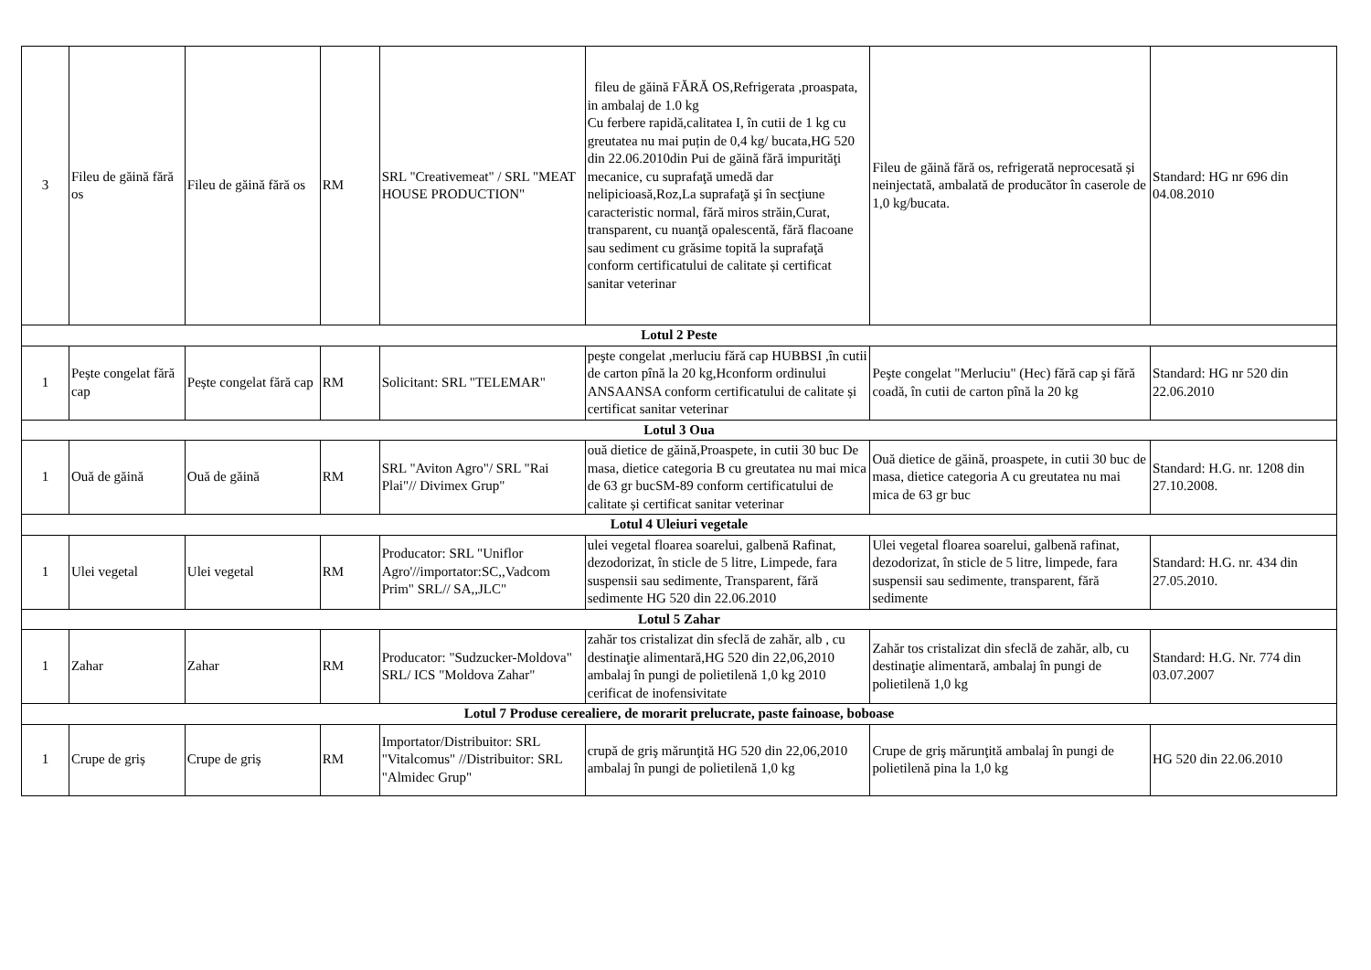| 3 | Fileu de găină fără os | Fileu de găină fără os | RM | SRL "Creativemeat" / SRL "MEAT HOUSE PRODUCTION" | fileu de găină FĂRĂ OS,Refrigerata ,proaspata, in ambalaj de 1.0 kg Cu ferbere rapidă,calitatea I, în cutii de 1 kg cu greutatea nu mai puțin de 0,4 kg/ bucata,HG 520 din 22.06.2010din Pui de găină fără impurităţi mecanice, cu suprafaţă umedă dar nelipicioasă,Roz,La suprafaţă şi în secţiune caracteristic normal, fără miros străin,Curat, transparent, cu nuanţă opalescentă, fără flacoane sau sediment cu grăsime topită la suprafaţă conform certificatului de calitate și certificat sanitar veterinar | Fileu de găină fără os, refrigerată neprocesată și neinjectată, ambalată de producător în caserole de 1,0 kg/bucata. | Standard: HG nr 696 din 04.08.2010 |
| Lotul 2 Peste | | | | | | | |
| 1 | Pește congelat fără cap | Pește congelat fără cap | RM | Solicitant: SRL "TELEMAR" | peşte congelat ,merluciu fără cap HUBBSI ,în cutii de carton pînă la 20 kg,Hconform ordinului ANSAANSA conform certificatului de calitate și certificat sanitar veterinar | Peşte congelat "Merluciu" (Hec) fără cap şi fără coadă, în cutii de carton pînă la 20 kg | Standard: HG nr 520 din 22.06.2010 |
| Lotul 3 Oua | | | | | | | |
| 1 | Ouă de găină | Ouă de găină | RM | SRL "Aviton Agro"/ SRL "Rai Plai"// Divimex Grup" | ouă dietice de găină,Proaspete, in cutii 30 buc De masa, dietice categoria B cu greutatea nu mai mica de 63 gr bucSM-89 conform certificatului de calitate și certificat sanitar veterinar | Ouă dietice de găină, proaspete, in cutii 30 buc de masa, dietice categoria A cu greutatea nu mai mica de 63 gr buc | Standard: H.G. nr. 1208 din 27.10.2008. |
| Lotul 4 Uleiuri vegetale | | | | | | | |
| 1 | Ulei vegetal | Ulei vegetal | RM | Producator: SRL "Uniflor Agro'//importator:SC,,Vadcom Prim" SRL// SA,,JLC" | ulei vegetal floarea soarelui, galbenă Rafinat, dezodorizat, în sticle de 5 litre, Limpede, fara suspensii sau sedimente, Transparent, fără sedimente HG 520 din 22.06.2010 | Ulei vegetal floarea soarelui, galbenă rafinat, dezodorizat, în sticle de 5 litre, limpede, fara suspensii sau sedimente, transparent, fără sedimente | Standard: H.G. nr. 434 din 27.05.2010. |
| Lotul 5 Zahar | | | | | | | |
| 1 | Zahar | Zahar | RM | Producator: "Sudzucker-Moldova" SRL/ ICS "Moldova Zahar" | zahăr tos cristalizat din sfeclă de zahăr, alb , cu destinaţie alimentară,HG 520 din 22,06,2010 ambalaj în pungi de polietilenă 1,0 kg 2010 cerificat de inofensivitate | Zahăr tos cristalizat din sfeclă de zahăr, alb, cu destinaţie alimentară, ambalaj în pungi de polietilenă 1,0 kg | Standard: H.G. Nr. 774 din 03.07.2007 |
| Lotul 7 Produse cerealiere, de morarit prelucrate, paste fainoase, boboase | | | | | | | |
| 1 | Crupe de griș | Crupe de griș | RM | Importator/Distribuitor: SRL "Vitalcomus" //Distribuitor: SRL "Almidec Grup" | crupă de griş mărunţită HG 520 din 22,06,2010 ambalaj în pungi de polietilenă 1,0 kg | Crupe de griş mărunţită ambalaj în pungi de polietilenă pina la 1,0 kg | HG 520 din 22.06.2010 |